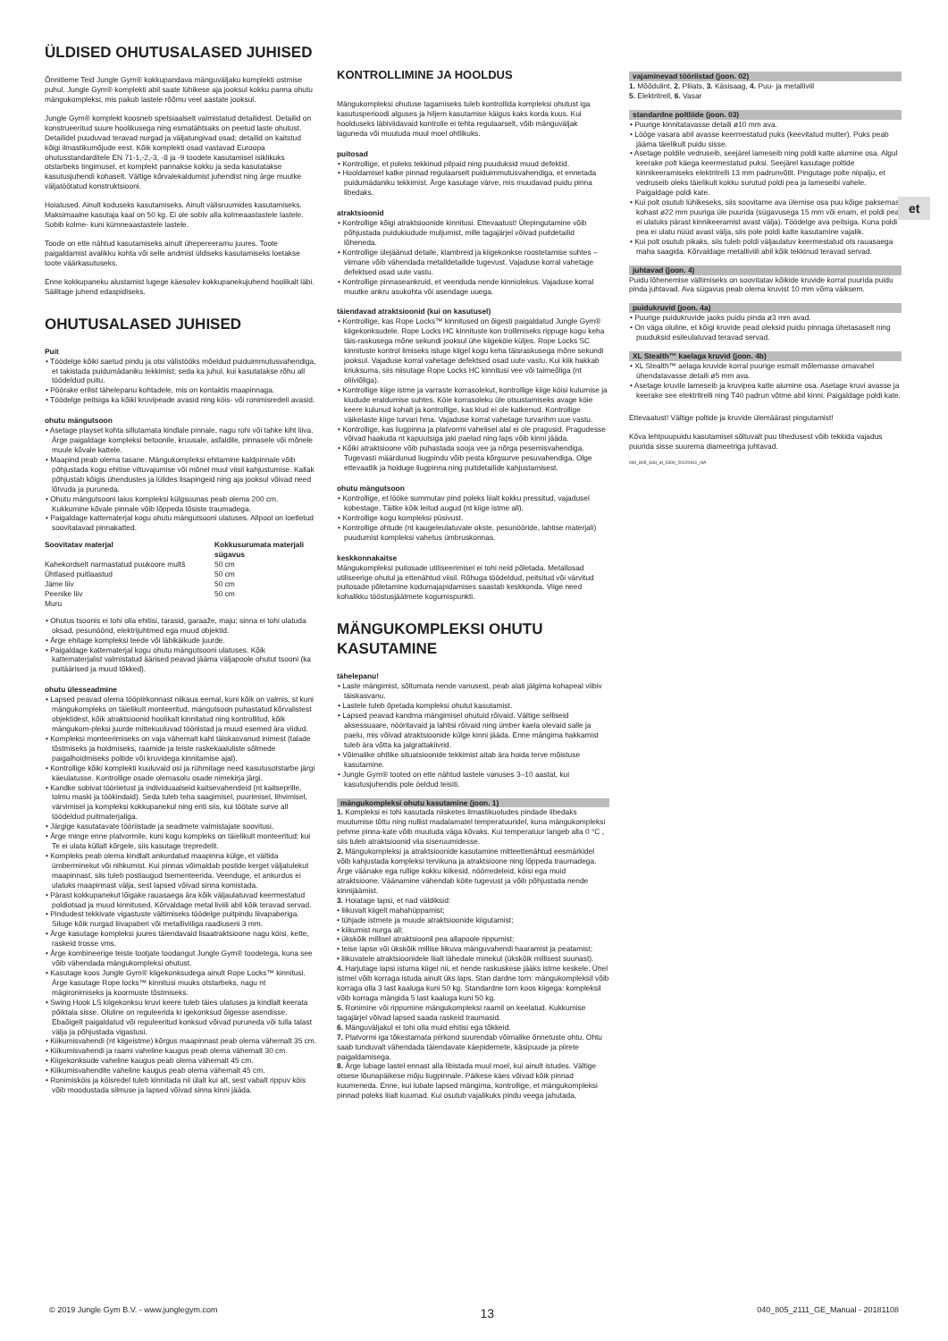et
ÜLDISED OHUTUSALASED JUHISED
Õnnitleme Teid Jungle Gym® kokkupandava mänguväljaku komplekti ostmise puhul. Jungle Gym® komplekti abil saate lühikese aja jooksul kokku panna ohutu mängukompleksi, mis pakub lastele rõõmu veel aastate jooksul.
Jungle Gym® komplekt koosneb spetsiaalselt valmistatud detailidest. Detailid on konstrueeritud suure hoolikusega ning esmatähtsaks on peetud laste ohutust. Detailidel puuduvad teravad nurgad ja väljatungivad osad; detailid on kaitstud kõigi ilmastikumõjude eest. Kõik komplekti osad vastavad Euroopa ohutusstandarditele EN 71-1,-2,-3, -8 ja -9 toodete kasutamisel isiklikuks otstarbeks tingimusel, et komplekt pannakse kokku ja seda kasutatakse kasutusjuhendi kohaselt. Vältige kõrvalekaldumist juhendist ning ärge muutke väljatöötatud konstruktsiooni.
Hoiatused. Ainult koduseks kasutamiseks. Ainult välisruumides kasutamiseks. Maksimaalne kasutaja kaal on 50 kg. Ei ole sobiv alla kolmeaastastele lastele. Sobib kolme- kuni kümneaastastele lastele.
Toode on ette nähtud kasutamiseks ainult ühepereeramu juures. Toote paigaldamist avalikku kohta või selle andmist üldiseks kasutamiseks loetakse toote väärkasutuseks.
Enne kokkupaneku alustamist lugege käesolev kokkupanekujuhend hoolikalt läbi. Säilitage juhend edaspidiseks.
OHUTUSALASED JUHISED
Puit
• Töödelge kõiki saetud pindu ja otsi välistööks mõeldud puiduimmutusvahendiga, et takistada puidumädaniku tekkimist; seda ka juhul, kui kasutatakse rõhu all töödeldud puitu.
• Pöörake erilist tähelepanu kohtadele, mis on kontaktis maapinnaga.
• Töödelge peitsiga ka kõiki kruvipeade avasid ning köis- või ronimisredeli avasid.
ohutu mängutsoon
• Asetage playset kohta sillutamata kindlale pinnale, nagu rohi või tahke kiht liiva. Ärge paigaldage kompleksi betoonile, kruusale, asfaldile, pinnasele või mõnele muule kõvale kattele.
• Maapind peab olema tasane. Mängukompleksi ehitamine kaldpinnale võib põhjustada kogu ehitise viltuvajumise või mõnel muul viisil kahjustumise. Kallak põhjustab kõigis ühendustes ja lülides lisapingeid ning aja jooksul võivad need lõtvuda ja puruneda.
• Ohutu mängutsooni laius kompleksi külgsuunas peab olema 200 cm. Kukkumine kõvale pinnale võib lõppeda tõsiste traumadega.
• Paigaldage kattematerjal kogu ohutu mängutsooni ulatuses. Allpool on loetletud soovitatavad pinnakatted.
| Soovitatav materjal | Kokkusurumata materjali sügavus |
| --- | --- |
| Kahekordselt narmastatud puukoore multš | 50 cm |
| Ühtlased puitlaastud | 50 cm |
| Jäme liiv | 50 cm |
| Peenike liiv | 50 cm |
| Muru | |
• Ohutus tsoonis ei tohi olla ehitisi, tarasid, garaaže, maju; sinna ei tohi ulatuda oksad, pesunöörid, elektrijuhtmed ega muud objektid.
• Ärge ehitage kompleksi teede või läbikäikude juurde.
• Paigaldage kattematerjal kogu ohutu mängutsooni ulatuses. Kõik kattematerjalist valmistatud äärised peavad jääma väljapoole ohutut tsooni (ka puitäärised ja muud tõkked).
ohutu ülesseadmine
• Lapsed peavad olema tööpiirkonnast niikaua eemal, kuni kõik on valmis, st kuni mängukompleks on täielikult monteeritud, mängutsoon puhastatud kõrvalistest objektidest, kõik atraktsioonid hoolikalt kinnitatud ning kontrollitud, kõik mängukom-pleksi juurde mittekuuluvad tööriistad ja muud esemed ära viidud.
• Kompleksi monteerimiseks on vaja vähemalt kaht täiskasvanud inimest (talade tõstmiseks ja hoidmiseks, raamide ja teiste raskekaaluliste sõlmede paigalhoidmiseks poltide või kruvidega kinnitamise ajal).
• Kontrollige kõiki komplekti kuuluvaid osi ja rühmitage need kasutusotstarbe järgi käeulatusse. Kontrollige osade olemasolu osade nimekirja järgi.
• Kandke sobivat tööriietust ja individuaalseid kaitsevahendeid (nt kaitseprille, tolmu maski ja töökindaid). Seda tuleb teha saagimisel, puurimisel, lihvimisel, värvimisel ja kompleksi kokkupanekul ning eriti siis, kui töötate surve all töödeldud puitmaterjaliga.
• Järgige kasutatavate tööriistade ja seadmete valmistajate soovitusi.
• Ärge minge enne platvormile, kuni kogu kompleks on täielikult monteeritud; kui Te ei ulata küllalt kõrgele, siis kasutage trepredelit.
• Kompleks peab olema kindlalt ankurdatud maapinna külge, et vältida ümberminekut või nihkumist. Kui pinnas võimaldab postide kerget väljatulekut maapinnast, siis tuleb postiaugud tsementeerida. Veenduge, et ankurdus ei ulatuks maapinnast välja, sest lapsed võivad sinna komistada.
• Pärast kokkupanekut lõigake rauasaega ära kõik väljaulatuvad keermestatud poldiotsad ja muud kinnitused. Kõrvaldage metal liviili abil kõik teravad servad.
• Pindudest tekkivate vigastuste vältimiseks töödelge puitpindu liivapaberiga. Siluge kõik nurgad liivapaberi või metalliviiliga raadiuseni 3 mm.
• Ärge kasutage kompleksi juures täiendavaid lisaatraktsioone nagu köisi, kette, raskeid trosse vms.
• Ärge kombineerige teiste tootjate toodangut Jungle Gym® toodetega, kuna see võib vähendada mängukompleksi ohutust.
• Kasutage koos Jungle Gym® kiigekonksudega ainult Rope Locks™ kinnitusi. Ärge kasutage Rope locks™ kinnitusi muuks otstarbeks, nagu nt mägironimiseks ja koormuste tõstmiseks.
• Swing Hook LS kiigekonksu kruvi keere tuleb täies ulatuses ja kindlalt keerata põiktala sisse. Oluline on reguleerida ki igekonksud õigesse asendisse. Ebaõigelt paigaldatud või reguleeritud konksud võivad puruneda või tulla talast välja ja põhjustada vigastusi.
• Kiikumisvahendi (nt kiigeistme) kõrgus maapinnast peab olema vähemalt 35 cm.
• Kiikumisvahendi ja raami vaheline kaugus peab olema vähemalt 30 cm.
• Kiigekonksude vaheline kaugus peab olema vähemalt 45 cm.
• Kiikumisvahendite vaheline kaugus peab olema vähemalt 45 cm.
• Ronimisköis ja köisredel tuleb kinnitada nii ülalt kui alt, sest vabalt rippuv köis võib moodustada silmuse ja lapsed võivad sinna kinni jääda.
KONTROLLIMINE JA HOOLDUS
Mängukompleksi ohutuse tagamiseks tuleb kontrollida kompleksi ohutust iga kasutusperioodi alguses ja hiljem kasutamise käigus kaks korda kuus. Kui hoolduseks läbiviidavaid kontrolle ei tehta regulaarselt, võib mänguväljak laguneda või muutuda muul moel ohtlikuks.
puitosad
• Kontrollige, et poleks tekkinud pilpaid ning puuduksid muud defektid.
• Hooldamisel katke pinnad regulaarselt puiduimmutusvahendiga, et ennetada puidumädaniku tekkimist. Ärge kasutage värve, mis muudavad puidu pinna libedaks.
atraktsioonid
• Kontrollige kõigi atraktsioonide kinnitusi. Ettevaatust! Ülepingutamine võib põhjustada puidukiudude muljumist, mille tagajärjel võivad puitdetailid lõheneda.
• Kontrollige ülejäänud detaile, klambreid ja kiigekonkse roostetamise suhtes – viimane võib vähendada metalldetailide tugevust. Vajaduse korral vahetage defektsed osad uute vastu.
• Kontrollige pinnaseankruid, et veenduda nende kinniolekus. Vajaduse korral muutke ankru asukohta või asendage uuega.
täiendavad atraktsioonid (kui on kasutusel)
• Kontrollige, kas Rope Locks™ kinnitused on õigesti paigaldatud Jungle Gym® kiigekonksudele. Rope Locks HC kinnituste kon trollimiseks rippuge kogu keha täis-raskusega mõne sekundi jooksul ühe kiigeköie küljes. Rope Locks SC kinnituste kontrol limiseks istuge kiigel kogu keha täisraskusega mõne sekundi jooksul. Vajaduse korral vahetage defektsed osad uute vastu. Kui kiik hakkab kriuksuma, siis niisutage Rope Locks HC kinnitusi vee või taimeõliga (nt oliiviõliga).
• Kontrollige kiige istme ja varraste korrasolekut, kontrollige kiige köisi kulumise ja kiudude eraldumise suhtes. Köie korrasoleku üle otsustamiseks avage köie keere kulunud kohalt ja kontrollige, kas kiud ei ole katkenud. Kontrollige väikelaste kiige turvari hma. Vajaduse korral vahetage turvarihm uue vastu.
• Kontrollige, kas liugpinna ja platvormi vahelisel alal ei ole pragusid. Pragudesse võivad haakuda nt kapuutsiga jaki paelad ning laps võib kinni jääda.
• Kõiki atraktsioone võib puhastada sooja vee ja nõrga pesemisvahendiga. Tugevasti määrdunud liugpindu võib pesta kõrgsurve pesuvahendiga. Olge ettevaatlik ja hoiduge liugpinna ning puitdetailide kahjustamisest.
ohutu mängutsoon
• Kontrollige, et löökе summutav pind poleks liialt kokku pressitud, vajadusel kobestage. Täitke kõik leitud augud (nt kiige istme all).
• Kontrollige kogu kompleksi püsivust.
• Kontrollige ohtude (nt kaugeleulatuvate okste, pesunööride, lahtise materjali) puudumist kompleksi vahetus ümbruskonnas.
keskkonnakaitse
Mängukompleksi puitosade utiliseerimisel ei tohi neid põletada. Metallosad utiliseerige ohutul ja ettenähtud viisil. Rõhuga töödeldud, peitsitud või värvitud puitosade põletamine kodumajapidamises saastab keskkonda. Viige need kohalikku tööstusjäätmete kogumispunkti.
MÄNGUKOMPLEKSI OHUTU KASUTAMINE
tähelepanu!
• Laste mängimist, sõltumata nende vanusest, peab alati jälgima kohapeal viibiv täiskasvanu.
• Lastele tuleb õpetada kompleksi ohutut kasutamist.
• Lapsed peavad kandma mängimisel ohutuid rõivaid. Vältige selliseid aksessuaare, nööritavaid ja lahtisi rõivaid ning ümber kaela olevaid salle ja paelu, mis võivad atraktsioonide külge kinni jääda. Enne mängima hakkamist tuleb ära võtta ka jalgrattakiivrid.
• Võimalike ohtlike situatsioonide tekkimist aitab ära hoida terve mõistuse kasutamine.
• Jungle Gym® tooted on ette nähtud lastele vanuses 3–10 aastat, kui kasutusjuhendis pole öeldud teisiti.
mängukompleksi ohutu kasutamine (joon. 1)
1. Kompleksi ei tohi kasutada niisketes ilmastikuoludes pindade libedaks muutumise tõttu ning nullist madalamatel temperatuuridel, kuna mängukompleksi pehme pinna-kate võib muutuda väga kõvaks. Kui temperatuur langeb alla 0 °C , siis tuleb atraktsioonid viia siseruumidesse.
2. Mängukompleksi ja atraktsioonide kasutamine mitteettenähtud eesmärkidel võib kahjustada kompleksi tervikuna ja atraktsioone ning lõppeda traumadega. Ärge väänake ega rullige kokku kiikesid, nöörredeleid, köisi ega muid atraktsioone. Väänamine vähendab köite tugevust ja võib põhjustada nende kinnijäämist.
3. Hoiatage lapsi, et nad väldiksid:
• liikuvalt kiigelt mahahüppamist;
• tühjade istmete ja muude atraktsioonide kiigutamist;
• kiikumist nurga all;
• ükskõik millisel atraktsioonil pea allapoole rippumist;
• teise lapse või ükskõik millise liikuva mänguvahendi haaramist ja peatamist;
• liikuvatele atraktsioonidele liialt lähedale minekut (ükskõik millisest suunast).
4. Harjutage lapsi istuma kiigel nii, et nende raskuskese jääks istme keskele. Ühel istmel võib korraga istuda ainult üks laps. Stan dardne torn: mängukompleksil võib korraga olla 3 last kaaluga kuni 50 kg. Standardne torn koos kiigega: kompleksil võib korraga mängida 5 last kaaluga kuni 50 kg.
5. Ronimine või rippumine mängukompleksi raamil on keelatud. Kukkumise tagajärjel võivad lapsed saada raskeid traumasid.
6. Mänguväljakul ei tohi olla muid ehitisi ega tõkkeid.
7. Platvormi iga tõkestamata piirkond suurendab võimalike õnnetuste ohtu. Ohtu saab tunduvalt vähendada täiendavate käepidemete, käsipuude ja piirete paigaldamisega.
8. Ärge lubage lastel ennast alla libistada muul moel, kui ainult istudes. Vältige otsese lõunapäikese mõju liugpinnale. Päikese käes võivad kõik pinnad kuumeneda. Enne, kui lubate lapsed mängima, kontrollige, et mängukompleksi pinnad poleks liialt kuumad. Kui osutub vajalikuks pindu veega jahutada,
vajaminevad tööriistad (joon. 02)
1. Mõõdulint, 2. Pliiats, 3. Käsisaag, 4. Puu- ja metalliviil
5. Elektritrell, 6. Vasar
standardne poltliide (joon. 03)
• Puurige kinnitatavasse detaili ø10 mm ava.
• Lööge vasara abil avasse keermestatud puks (keevitatud mutter). Puks peab jääma täielikult puidu sisse.
• Asetage poldile vedruseib, seejärel lameseib ning poldi katte alumine osa. Algul keerake polt käega keermestatud puksi. Seejärel kasutage poltide kinnikeeramiseks elektritrelli 13 mm padrunvõtit. Pingutage polte niipalju, et vedruseib oleks täielikult kokku surutud poldi pea ja lameseibi vahele. Paigaldage poldi kate.
• Kui polt osutub lühikeseks, siis soovitame ava ülemise osa puu kõige paksemast kohast ø22 mm puuriga üle puurida (sügavusega 15 mm või enam, et poldi pea ei ulatuks pärast kinnikeeramist avast välja). Töödelge ava peitsiga. Kuna poldi pea ei ulatu nüüd avast välja, siis pole poldi katte kasutamine vajalik.
• Kui polt osutub pikaks, siis tuleb poldi väljaulatuv keermestatud ots rauasaega maha saagida. Kõrvaldage metalliviili abil kõik tekkinud teravad servad.
juhtavad (joon. 4)
Puidu lõhenemise vältimiseks on soovitatav kõikide kruvide korral puurida puidu pinda juhtavad. Ava sügavus peab olema kruvist 10 mm võrra väiksem.
puidukruvid (joon. 4a)
• Puurige puidukruvide jaoks puidu pinda ø3 mm avad.
• On väga oluline, et kõigi kruvide pead oleksid puidu pinnaga ühetasaselt ning puuduksid esileulatuvad teravad servad.
XL Stealth™ kaelaga kruvid (joon. 4b)
• XL Stealth™ aelaga kruvide korral puurige esmalt mõlemasse omavahel ühendatavasse detaili ø5 mm ava.
• Asetage kruvile lameseib ja kruvipea katte alumine osa. Asetage kruvi avasse ja keerake see elektritrelli ning T40 padrun võtme abil kinni. Paigaldage poldi kate.
Ettevaatust! Vältige poltide ja kruvide ülemäärast pingutamist!
Kõva lehtpuupuidu kasutamisel sõltuvalt puu tihedusest võib tekkida vajadus puurida sisse suurema diameetriga juhtavad.
040_805_GSI_et_0300_20120911_nlA
© 2019 Jungle Gym B.V. - www.junglegym.com 13 040_805_2111_GE_Manual - 20181108